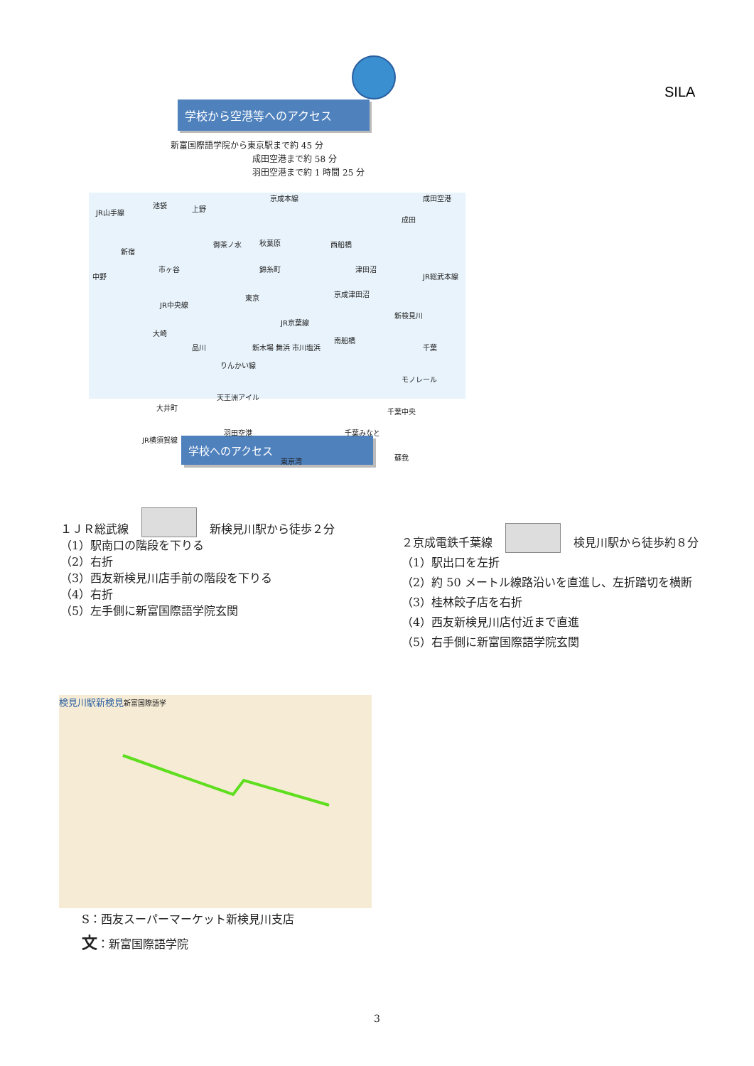SILA
学校から空港等へのアクセス
新富国際語学院から東京駅まで約 45 分
成田空港まで約 58 分
羽田空港まで約 1 時間 25 分
JR山手線
池袋 上野
京成本線 成田空港
成田
新宿
御茶ノ水 秋葉原 西船橋
中野
市ヶ谷 錦糸町 津田沼
JR総武本線
東京
JR中央線
京成津田沼
新検見川
JR京葉線
大崎
品川 新木場 舞浜 市川塩浜
南船橋
千葉
りんかい線
モノレール
大井町
天王洲アイル
千葉中央
JR横須賀線
羽田空港 千葉みなと
東京湾 蘇我
学校へのアクセス
１ＪＲ総武線 新検見川駅から徒歩２分
（1）駅南口の階段を下りる
（2）右折
（3）西友新検見川店手前の階段を下りる
（4）右折
（5）左手側に新富国際語学院玄関
２京成電鉄千葉線 検見川駅から徒歩約８分
（1）駅出口を左折
（2）約 50 メートル線路沿いを直進し、左折踏切を横断
（3）桂林餃子店を右折
（4）西友新検見川店付近まで直進
（5）右手側に新富国際語学院玄関
検見川駅 新検見 新富国際語学
S：西友スーパーマーケット新検見川支店
文：新富国際語学院
3